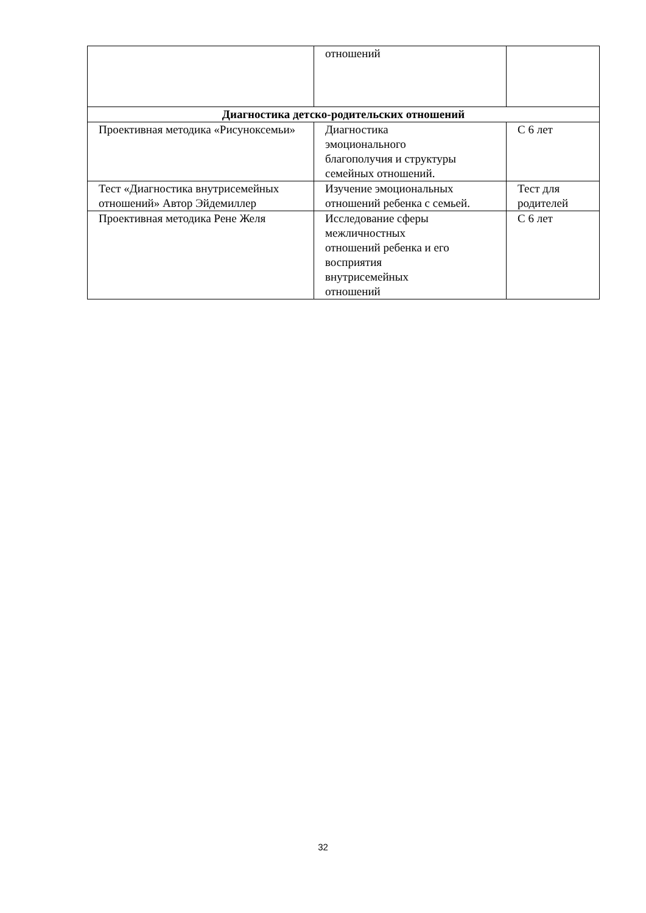| | отношений | |
| Диагностика детско-родительских отношений | | |
| Проективная методика «Рисуноксемьи» | Диагностика эмоционального благополучия и структуры семейных отношений. | С 6 лет |
| Тест «Диагностика внутрисемейных отношений» Автор Эйдемиллер | Изучение эмоциональных отношений ребенка с семьей. | Тест для родителей |
| Проективная методика Рене Желя | Исследование сферы межличностных отношений ребенка и его восприятия внутрисемейных отношений | С 6 лет |
32